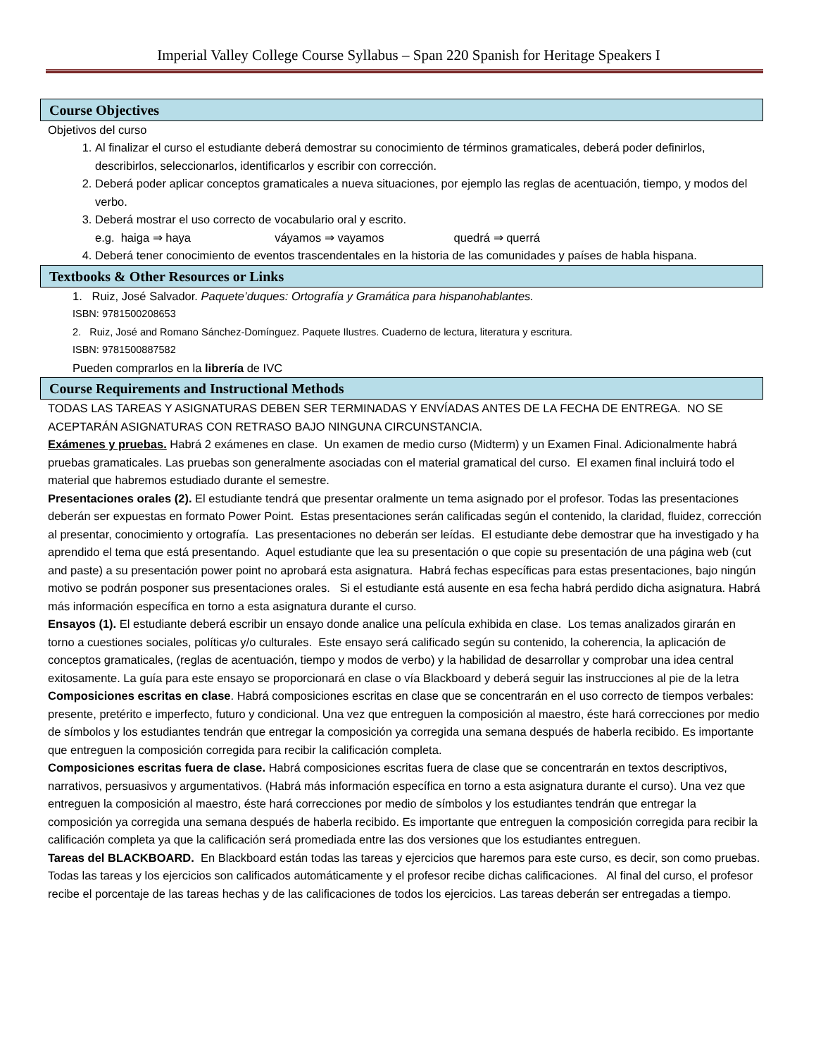Imperial Valley College Course Syllabus – Span 220 Spanish for Heritage Speakers I
Course Objectives
Objetivos del curso
1. Al finalizar el curso el estudiante deberá demostrar su conocimiento de términos gramaticales, deberá poder definirlos, describirlos, seleccionarlos, identificarlos y escribir con corrección.
2. Deberá poder aplicar conceptos gramaticales a nueva situaciones, por ejemplo las reglas de acentuación, tiempo, y modos del verbo.
3. Deberá mostrar el uso correcto de vocabulario oral y escrito.
e.g. haiga ⇒ haya váyamos ⇒ vayamos quedrá ⇒ querrá
4. Deberá tener conocimiento de eventos trascendentales en la historia de las comunidades y países de habla hispana.
Textbooks & Other Resources or Links
1. Ruiz, José Salvador. Paquete’duques: Ortografía y Gramática para hispanohablantes.
ISBN: 9781500208653
2. Ruiz, José and Romano Sánchez-Domínguez. Paquete Ilustres. Cuaderno de lectura, literatura y escritura.
ISBN: 9781500887582
Pueden comprarlos en la librería de IVC
Course Requirements and Instructional Methods
TODAS LAS TAREAS Y ASIGNATURAS DEBEN SER TERMINADAS Y ENVÍADAS ANTES DE LA FECHA DE ENTREGA. NO SE ACEPTARÁN ASIGNATURAS CON RETRASO BAJO NINGUNA CIRCUNSTANCIA.
Exámenes y pruebas. Habrá 2 exámenes en clase. Un examen de medio curso (Midterm) y un Examen Final. Adicionalmente habrá pruebas gramaticales. Las pruebas son generalmente asociadas con el material gramatical del curso. El examen final incluirá todo el material que habremos estudiado durante el semestre.
Presentaciones orales (2). El estudiante tendrá que presentar oralmente un tema asignado por el profesor. Todas las presentaciones deberán ser expuestas en formato Power Point. Estas presentaciones serán calificadas según el contenido, la claridad, fluidez, corrección al presentar, conocimiento y ortografía. Las presentaciones no deberán ser leídas. El estudiante debe demostrar que ha investigado y ha aprendido el tema que está presentando. Aquel estudiante que lea su presentación o que copie su presentación de una página web (cut and paste) a su presentación power point no aprobará esta asignatura. Habrá fechas específicas para estas presentaciones, bajo ningún motivo se podrán posponer sus presentaciones orales. Si el estudiante está ausente en esa fecha habrá perdido dicha asignatura. Habrá más información específica en torno a esta asignatura durante el curso.
Ensayos (1). El estudiante deberá escribir un ensayo donde analice una película exhibida en clase. Los temas analizados girarán en torno a cuestiones sociales, políticas y/o culturales. Este ensayo será calificado según su contenido, la coherencia, la aplicación de conceptos gramaticales, (reglas de acentuación, tiempo y modos de verbo) y la habilidad de desarrollar y comprobar una idea central exitosamente. La guía para este ensayo se proporcionará en clase o vía Blackboard y deberá seguir las instrucciones al pie de la letra
Composiciones escritas en clase. Habrá composiciones escritas en clase que se concentrarán en el uso correcto de tiempos verbales: presente, pretérito e imperfecto, futuro y condicional. Una vez que entreguen la composición al maestro, éste hará correcciones por medio de símbolos y los estudiantes tendrán que entregar la composición ya corregida una semana después de haberla recibido. Es importante que entreguen la composición corregida para recibir la calificación completa.
Composiciones escritas fuera de clase. Habrá composiciones escritas fuera de clase que se concentrarán en textos descriptivos, narrativos, persuasivos y argumentativos. (Habrá más información específica en torno a esta asignatura durante el curso). Una vez que entreguen la composición al maestro, éste hará correcciones por medio de símbolos y los estudiantes tendrán que entregar la composición ya corregida una semana después de haberla recibido. Es importante que entreguen la composición corregida para recibir la calificación completa ya que la calificación será promediada entre las dos versiones que los estudiantes entreguen.
Tareas del BLACKBOARD. En Blackboard están todas las tareas y ejercicios que haremos para este curso, es decir, son como pruebas. Todas las tareas y los ejercicios son calificados automáticamente y el profesor recibe dichas calificaciones. Al final del curso, el profesor recibe el porcentaje de las tareas hechas y de las calificaciones de todos los ejercicios. Las tareas deberán ser entregadas a tiempo.